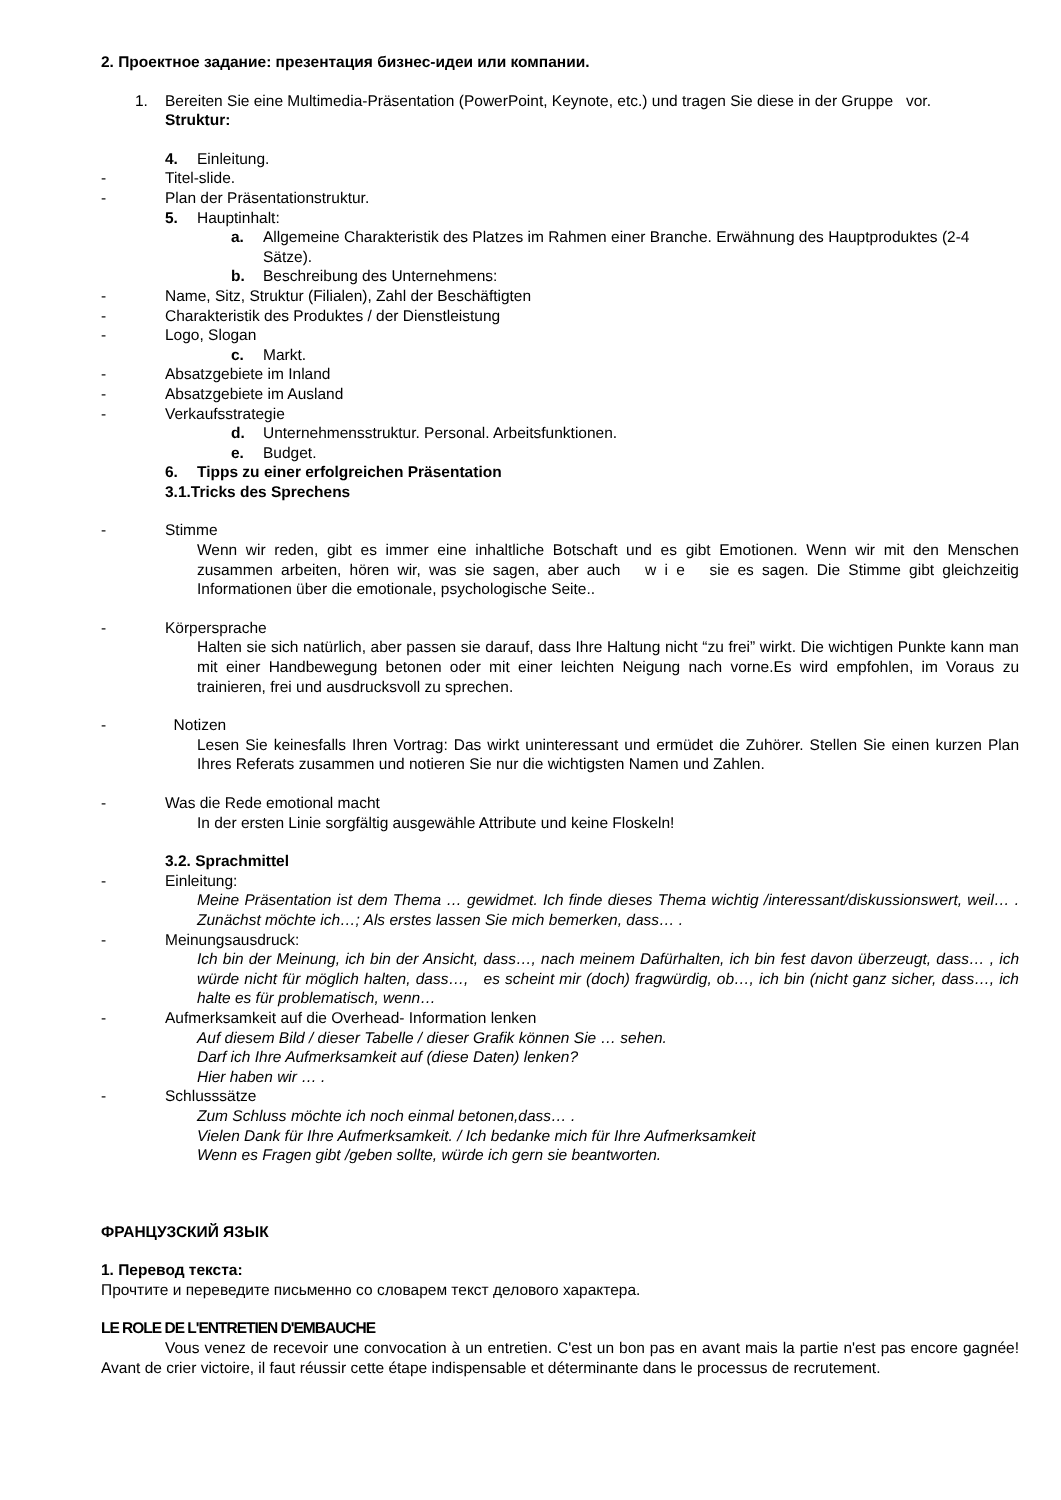2. Проектное задание: презентация бизнес-идеи или компании.
1. Bereiten Sie eine Multimedia-Präsentation (PowerPoint, Keynote, etc.) und tragen Sie diese in der Gruppe vor.
Struktur:
4. Einleitung.
- Titel-slide.
- Plan der Präsentationstruktur.
5. Hauptinhalt:
a. Allgemeine Charakteristik des Platzes im Rahmen einer Branche. Erwähnung des Hauptproduktes (2-4 Sätze).
b. Beschreibung des Unternehmens:
- Name, Sitz, Struktur (Filialen), Zahl der Beschäftigten
- Charakteristik des Produktes / der Dienstleistung
- Logo, Slogan
c. Markt.
- Absatzgebiete im Inland
- Absatzgebiete im Ausland
- Verkaufsstrategie
d. Unternehmensstruktur. Personal. Arbeitsfunktionen.
e. Budget.
6. Tipps zu einer erfolgreichen Präsentation
3.1.Tricks des Sprechens
- Stimme
Wenn wir reden, gibt es immer eine inhaltliche Botschaft und es gibt Emotionen. Wenn wir mit den Menschen zusammen arbeiten, hören wir, was sie sagen, aber auch w i e sie es sagen. Die Stimme gibt gleichzeitig Informationen über die emotionale, psychologische Seite..
- Körpersprache
Halten sie sich natürlich, aber passen sie darauf, dass Ihre Haltung nicht “zu frei” wirkt. Die wichtigen Punkte kann man mit einer Handbewegung betonen oder mit einer leichten Neigung nach vorne.Es wird empfohlen, im Voraus zu trainieren, frei und ausdrucksvoll zu sprechen.
- Notizen
Lesen Sie keinesfalls Ihren Vortrag: Das wirkt uninteressant und ermüdet die Zuhörer. Stellen Sie einen kurzen Plan Ihres Referats zusammen und notieren Sie nur die wichtigsten Namen und Zahlen.
- Was die Rede emotional macht
In der ersten Linie sorgfältig ausgewähle Attribute und keine Floskeln!
3.2. Sprachmittel
- Einleitung:
Meine Präsentation ist dem Thema … gewidmet. Ich finde dieses Thema wichtig /interessant/diskussionswert, weil… . Zunächst möchte ich…; Als erstes lassen Sie mich bemerken, dass… .
- Meinungsausdruck:
Ich bin der Meinung, ich bin der Ansicht, dass…, nach meinem Dafürhalten, ich bin fest davon überzeugt, dass… , ich würde nicht für möglich halten, dass…, es scheint mir (doch) fragwürdig, ob…, ich bin (nicht ganz sicher, dass…, ich halte es für problematisch, wenn…
- Aufmerksamkeit auf die Overhead- Information lenken
Auf diesem Bild / dieser Tabelle / dieser Grafik können Sie … sehen.
Darf ich Ihre Aufmerksamkeit auf (diese Daten) lenken?
Hier haben wir … .
- Schlusssätze
Zum Schluss möchte ich noch einmal betonen,dass… .
Vielen Dank für Ihre Aufmerksamkeit. / Ich bedanke mich für Ihre Aufmerksamkeit
Wenn es Fragen gibt /geben sollte, würde ich gern sie beantworten.
ФРАНЦУЗСКИЙ ЯЗЫК
1. Перевод текста:
Прочтите и переведите письменно со словарем текст делового характера.
LE ROLE DE L'ENTRETIEN D'EMBAUCHE
Vous venez de recevoir une convocation à un entretien. C'est un bon pas en avant mais la partie n'est pas encore gagnée! Avant de crier victoire, il faut réussir cette étape indispensable et déterminante dans le processus de recrutement.